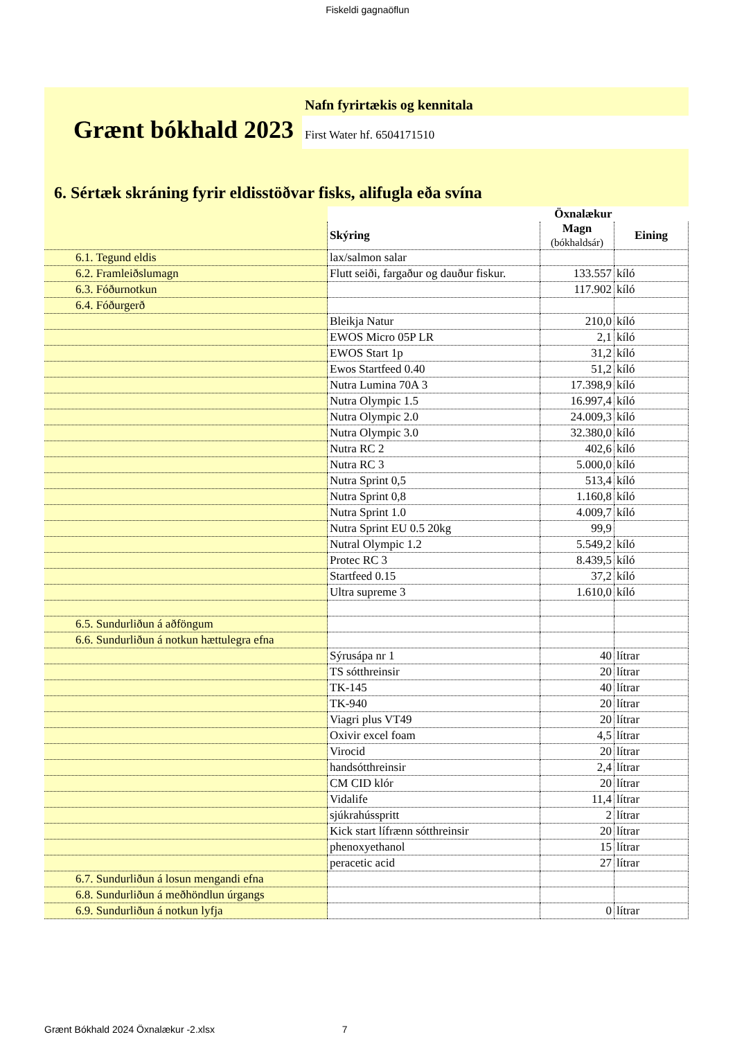Fiskeldi gagnaöflun
Grænt bókhald 2023
Nafn fyrirtækis og kennitala
First Water hf. 6504171510
6. Sértæk skráning fyrir eldisstöðvar fisks, alifugla eða svína
| | | Öxnalækur | |
| | Skýring | Magn (bókhaldsár) | Eining |
| 6.1. Tegund eldis | lax/salmon salar | | |
| 6.2. Framleiðslumagn | Flutt seiði, fargaður og dauður fiskur. | 133.557 | kíló |
| 6.3. Fóðurnotkun | | 117.902 | kíló |
| 6.4. Fóðurgerð | | | |
| | Bleikja Natur | 210,0 | kíló |
| | EWOS Micro 05P LR | 2,1 | kíló |
| | EWOS Start 1p | 31,2 | kíló |
| | Ewos Startfeed 0.40 | 51,2 | kíló |
| | Nutra Lumina 70A 3 | 17.398,9 | kíló |
| | Nutra Olympic 1.5 | 16.997,4 | kíló |
| | Nutra Olympic 2.0 | 24.009,3 | kíló |
| | Nutra Olympic 3.0 | 32.380,0 | kíló |
| | Nutra RC 2 | 402,6 | kíló |
| | Nutra RC 3 | 5.000,0 | kíló |
| | Nutra Sprint 0,5 | 513,4 | kíló |
| | Nutra Sprint 0,8 | 1.160,8 | kíló |
| | Nutra Sprint 1.0 | 4.009,7 | kíló |
| | Nutra Sprint EU 0.5 20kg | 99,9 | |
| | Nutral Olympic 1.2 | 5.549,2 | kíló |
| | Protec RC 3 | 8.439,5 | kíló |
| | Startfeed 0.15 | 37,2 | kíló |
| | Ultra supreme 3 | 1.610,0 | kíló |
| 6.5. Sundurliðun á aðföngum | | | |
| 6.6. Sundurliðun á notkun hættulegra efna | | | |
| | Sýrusápa nr 1 | 40 | lítrar |
| | TS sótthreinsir | 20 | lítrar |
| | TK-145 | 40 | lítrar |
| | TK-940 | 20 | lítrar |
| | Viagri plus VT49 | 20 | lítrar |
| | Oxivir excel foam | 4,5 | lítrar |
| | Virocid | 20 | lítrar |
| | handsótthreinsir | 2,4 | lítrar |
| | CM CID klór | 20 | lítrar |
| | Vidalife | 11,4 | lítrar |
| | sjúkrahússpritt | 2 | lítrar |
| | Kick start lífrænn sótthreinsir | 20 | lítrar |
| | phenoxyethanol | 15 | lítrar |
| | peracetic acid | 27 | lítrar |
| 6.7. Sundurliðun á losun mengandi efna | | | |
| 6.8. Sundurliðun á meðhöndlun úrgangs | | | |
| 6.9. Sundurliðun á notkun lyfja | | 0 | lítrar |
Grænt Bókhald 2024 Öxnalækur -2.xlsx 7